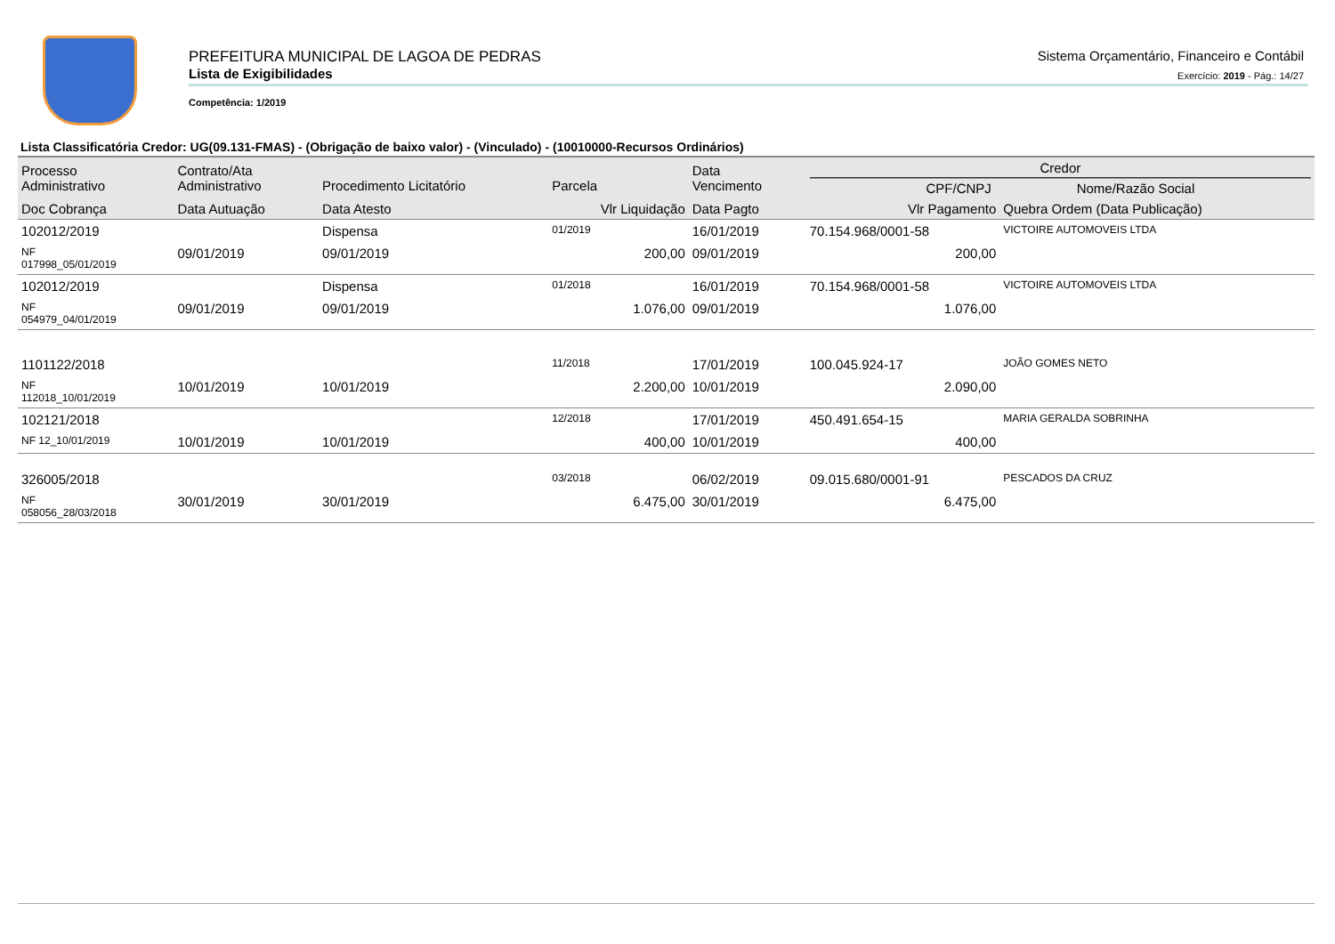PREFEITURA MUNICIPAL DE LAGOA DE PEDRAS
Lista de Exigibilidades
Competência: 1/2019
Sistema Orçamentário, Financeiro e Contábil
Exercício: 2019 - Pág.: 14/27
Lista Classificatória Credor: UG(09.131-FMAS) - (Obrigação de baixo valor) - (Vinculado) - (10010000-Recursos Ordinários)
| Processo Administrativo | Contrato/Ata Administrativo | Procedimento Licitatório | Parcela | Data Vencimento | Credor CPF/CNPJ Nome/Razão Social | |
| --- | --- | --- | --- | --- | --- | --- |
| Doc Cobrança | Data Autuação | Data Atesto | Vlr Liquidação | Data Pagto | Vlr Pagamento | Quebra Ordem (Data Publicação) |
| 102012/2019 | | Dispensa | 01/2019 | 16/01/2019 | 70.154.968/0001-58 | VICTOIRE AUTOMOVEIS LTDA |
| NF 017998_05/01/2019 | 09/01/2019 | 09/01/2019 | 200,00 | 09/01/2019 | 200,00 | |
| 102012/2019 | | Dispensa | 01/2018 | 16/01/2019 | 70.154.968/0001-58 | VICTOIRE AUTOMOVEIS LTDA |
| NF 054979_04/01/2019 | 09/01/2019 | 09/01/2019 | 1.076,00 | 09/01/2019 | 1.076,00 | |
| 1101122/2018 | | | 11/2018 | 17/01/2019 | 100.045.924-17 | JOÃO GOMES NETO |
| NF 112018_10/01/2019 | 10/01/2019 | 10/01/2019 | 2.200,00 | 10/01/2019 | 2.090,00 | |
| 102121/2018 | | | 12/2018 | 17/01/2019 | 450.491.654-15 | MARIA GERALDA SOBRINHA |
| NF 12_10/01/2019 | 10/01/2019 | 10/01/2019 | 400,00 | 10/01/2019 | 400,00 | |
| 326005/2018 | | | 03/2018 | 06/02/2019 | 09.015.680/0001-91 | PESCADOS DA CRUZ |
| NF 058056_28/03/2018 | 30/01/2019 | 30/01/2019 | 6.475,00 | 30/01/2019 | 6.475,00 | |